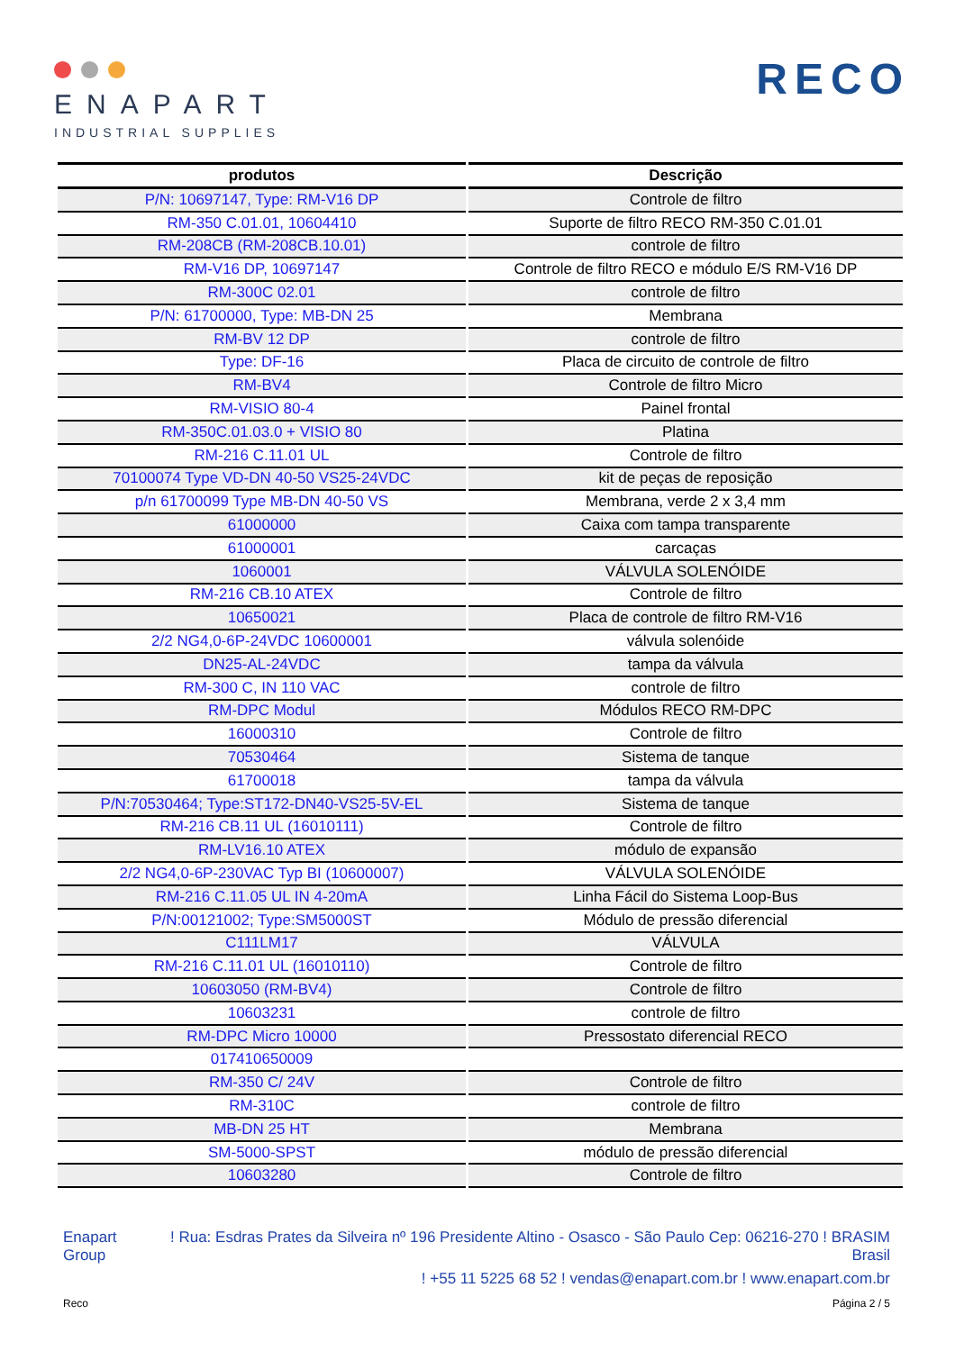ENAPART
INDUSTRIAL SUPPLIES
RECO
| produtos | Descrição |
| --- | --- |
| P/N: 10697147, Type: RM-V16 DP | Controle de filtro |
| RM-350 C.01.01, 10604410 | Suporte de filtro RECO RM-350 C.01.01 |
| RM-208CB (RM-208CB.10.01) | controle de filtro |
| RM-V16 DP, 10697147 | Controle de filtro RECO e módulo E/S RM-V16 DP |
| RM-300C 02.01 | controle de filtro |
| P/N: 61700000, Type: MB-DN 25 | Membrana |
| RM-BV 12 DP | controle de filtro |
| Type: DF-16 | Placa de circuito de controle de filtro |
| RM-BV4 | Controle de filtro Micro |
| RM-VISIO 80-4 | Painel frontal |
| RM-350C.01.03.0 + VISIO 80 | Platina |
| RM-216 C.11.01 UL | Controle de filtro |
| 70100074 Type VD-DN 40-50 VS25-24VDC | kit de peças de reposição |
| p/n 61700099 Type MB-DN 40-50 VS | Membrana, verde 2 x 3,4 mm |
| 61000000 | Caixa com tampa transparente |
| 61000001 | carcaças |
| 1060001 | VÁLVULA SOLENÓIDE |
| RM-216 CB.10 ATEX | Controle de filtro |
| 10650021 | Placa de controle de filtro RM-V16 |
| 2/2 NG4,0-6P-24VDC 10600001 | válvula solenóide |
| DN25-AL-24VDC | tampa da válvula |
| RM-300 C, IN 110 VAC | controle de filtro |
| RM-DPC Modul | Módulos RECO RM-DPC |
| 16000310 | Controle de filtro |
| 70530464 | Sistema de tanque |
| 61700018 | tampa da válvula |
| P/N:70530464; Type:ST172-DN40-VS25-5V-EL | Sistema de tanque |
| RM-216 CB.11 UL (16010111) | Controle de filtro |
| RM-LV16.10 ATEX | módulo de expansão |
| 2/2 NG4,0-6P-230VAC Typ BI (10600007) | VÁLVULA SOLENÓIDE |
| RM-216 C.11.05 UL IN 4-20mA | Linha Fácil do Sistema Loop-Bus |
| P/N:00121002; Type:SM5000ST | Módulo de pressão diferencial |
| C111LM17 | VÁLVULA |
| RM-216 C.11.01 UL (16010110) | Controle de filtro |
| 10603050 (RM-BV4) | Controle de filtro |
| 10603231 | controle de filtro |
| RM-DPC Micro 10000 | Pressostato diferencial RECO |
| 017410650009 | |
| RM-350 C/ 24V | Controle de filtro |
| RM-310C | controle de filtro |
| MB-DN 25 HT | Membrana |
| SM-5000-SPST | módulo de pressão diferencial |
| 10603280 | Controle de filtro |
Enapart
Group
! Rua: Esdras Prates da Silveira nº 196 Presidente Altino - Osasco - São Paulo Cep: 06216-270 ! BRASIM
Brasil
! +55 11 5225 68 52 ! vendas@enapart.com.br ! www.enapart.com.br
Reco Página 2 / 5